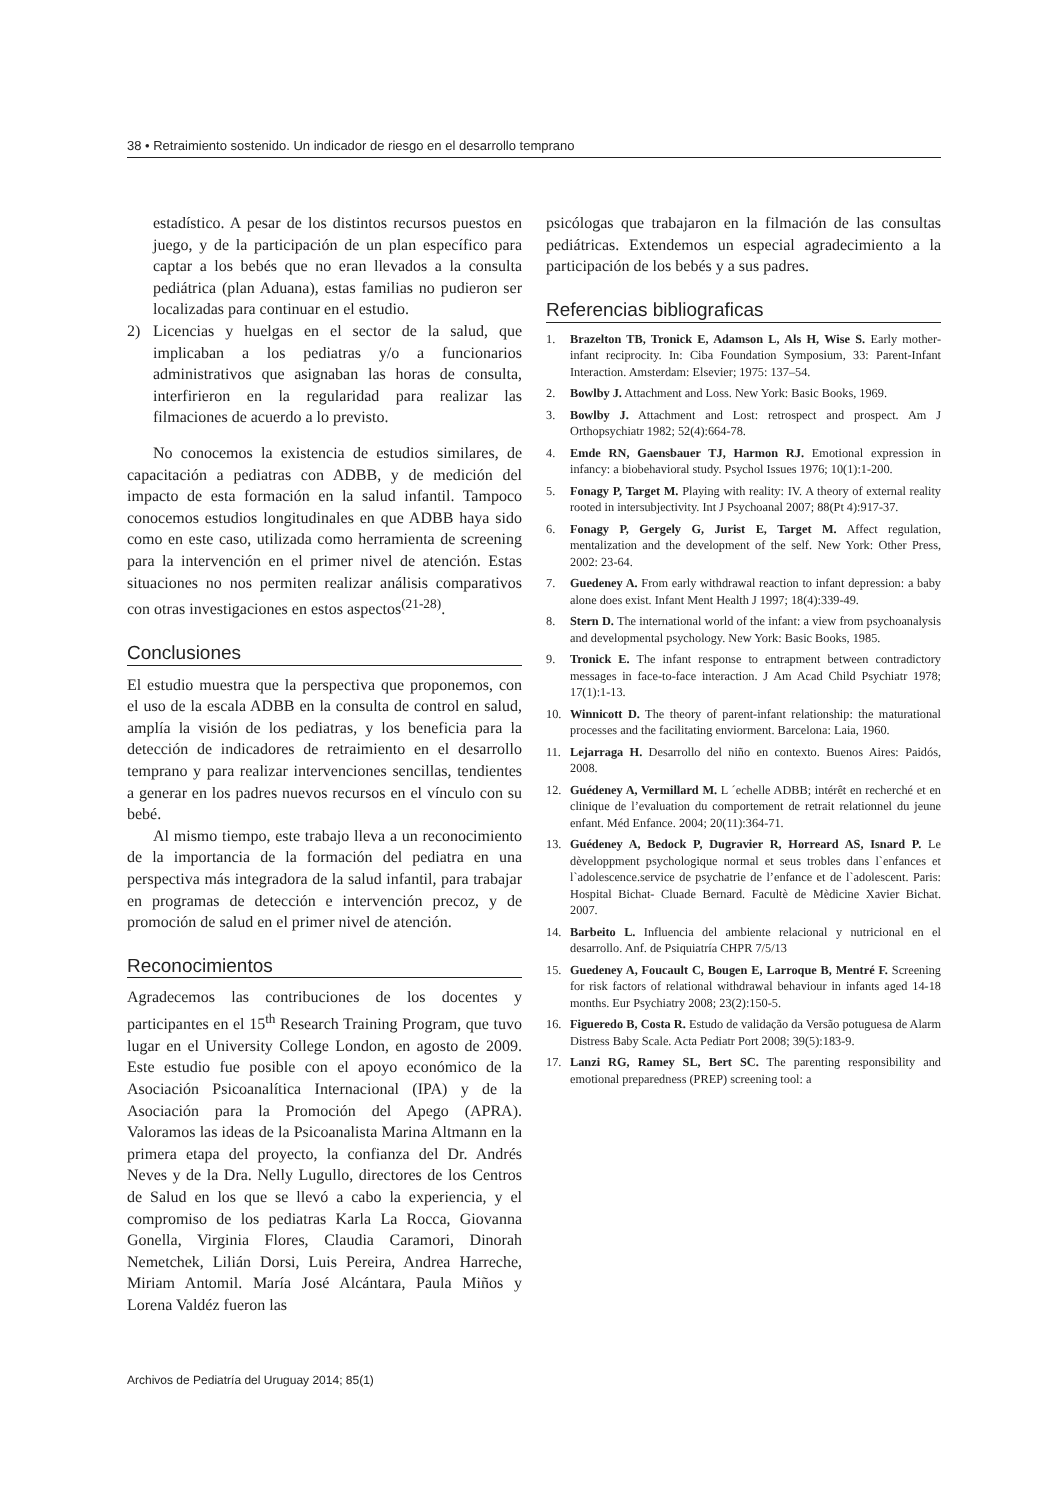38 • Retraimiento sostenido. Un indicador de riesgo en el desarrollo temprano
estadístico. A pesar de los distintos recursos puestos en juego, y de la participación de un plan específico para captar a los bebés que no eran llevados a la consulta pediátrica (plan Aduana), estas familias no pudieron ser localizadas para continuar en el estudio.
2) Licencias y huelgas en el sector de la salud, que implicaban a los pediatras y/o a funcionarios administrativos que asignaban las horas de consulta, interfirieron en la regularidad para realizar las filmaciones de acuerdo a lo previsto.
No conocemos la existencia de estudios similares, de capacitación a pediatras con ADBB, y de medición del impacto de esta formación en la salud infantil. Tampoco conocemos estudios longitudinales en que ADBB haya sido como en este caso, utilizada como herramienta de screening para la intervención en el primer nivel de atención. Estas situaciones no nos permiten realizar análisis comparativos con otras investigaciones en estos aspectos<sup>(21-28)</sup>.
Conclusiones
El estudio muestra que la perspectiva que proponemos, con el uso de la escala ADBB en la consulta de control en salud, amplía la visión de los pediatras, y los beneficia para la detección de indicadores de retraimiento en el desarrollo temprano y para realizar intervenciones sencillas, tendientes a generar en los padres nuevos recursos en el vínculo con su bebé.
Al mismo tiempo, este trabajo lleva a un reconocimiento de la importancia de la formación del pediatra en una perspectiva más integradora de la salud infantil, para trabajar en programas de detección e intervención precoz, y de promoción de salud en el primer nivel de atención.
Reconocimientos
Agradecemos las contribuciones de los docentes y participantes en el 15<sup>th</sup> Research Training Program, que tuvo lugar en el University College London, en agosto de 2009. Este estudio fue posible con el apoyo económico de la Asociación Psicoanalítica Internacional (IPA) y de la Asociación para la Promoción del Apego (APRA). Valoramos las ideas de la Psicoanalista Marina Altmann en la primera etapa del proyecto, la confianza del Dr. Andrés Neves y de la Dra. Nelly Lugullo, directores de los Centros de Salud en los que se llevó a cabo la experiencia, y el compromiso de los pediatras Karla La Rocca, Giovanna Gonella, Virginia Flores, Claudia Caramori, Dinorah Nemetchek, Lilián Dorsi, Luis Pereira, Andrea Harreche, Miriam Antomil. María José Alcántara, Paula Miños y Lorena Valdéz fueron las
psicólogas que trabajaron en la filmación de las consultas pediátricas. Extendemos un especial agradecimiento a la participación de los bebés y a sus padres.
Referencias bibliograficas
1. Brazelton TB, Tronick E, Adamson L, Als H, Wise S. Early mother-infant reciprocity. In: Ciba Foundation Symposium, 33: Parent-Infant Interaction. Amsterdam: Elsevier; 1975: 137–54.
2. Bowlby J. Attachment and Loss. New York: Basic Books, 1969.
3. Bowlby J. Attachment and Lost: retrospect and prospect. Am J Orthopsychiatr 1982; 52(4):664-78.
4. Emde RN, Gaensbauer TJ, Harmon RJ. Emotional expression in infancy: a biobehavioral study. Psychol Issues 1976; 10(1):1-200.
5. Fonagy P, Target M. Playing with reality: IV. A theory of external reality rooted in intersubjectivity. Int J Psychoanal 2007; 88(Pt 4):917-37.
6. Fonagy P, Gergely G, Jurist E, Target M. Affect regulation, mentalization and the development of the self. New York: Other Press, 2002: 23-64.
7. Guedeney A. From early withdrawal reaction to infant depression: a baby alone does exist. Infant Ment Health J 1997; 18(4):339-49.
8. Stern D. The international world of the infant: a view from psychoanalysis and developmental psychology. New York: Basic Books, 1985.
9. Tronick E. The infant response to entrapment between contradictory messages in face-to-face interaction. J Am Acad Child Psychiatr 1978; 17(1):1-13.
10. Winnicott D. The theory of parent-infant relationship: the maturational processes and the facilitating enviorment. Barcelona: Laia, 1960.
11. Lejarraga H. Desarrollo del niño en contexto. Buenos Aires: Paidós, 2008.
12. Guédeney A, Vermillard M. L ´echelle ADBB; intérêt en recherché et en clinique de l’evaluation du comportement de retrait relationnel du jeune enfant. Méd Enfance. 2004; 20(11):364-71.
13. Guédeney A, Bedock P, Dugravier R, Horreard AS, Isnard P. Le dèveloppment psychologique normal et seus trobles dans l`enfances et l`adolescence.service de psychatrie de l’enfance et de l`adolescent. Paris: Hospital Bichat- Cluade Bernard. Facultè de Mèdicine Xavier Bichat. 2007.
14. Barbeito L. Influencia del ambiente relacional y nutricional en el desarrollo. Anf. de Psiquiatría CHPR 7/5/13
15. Guedeney A, Foucault C, Bougen E, Larroque B, Mentré F. Screening for risk factors of relational withdrawal behaviour in infants aged 14-18 months. Eur Psychiatry 2008; 23(2):150-5.
16. Figueredo B, Costa R. Estudo de validação da Versão potuguesa de Alarm Distress Baby Scale. Acta Pediatr Port 2008; 39(5):183-9.
17. Lanzi RG, Ramey SL, Bert SC. The parenting responsibility and emotional preparedness (PREP) screening tool: a
Archivos de Pediatría del Uruguay 2014; 85(1)